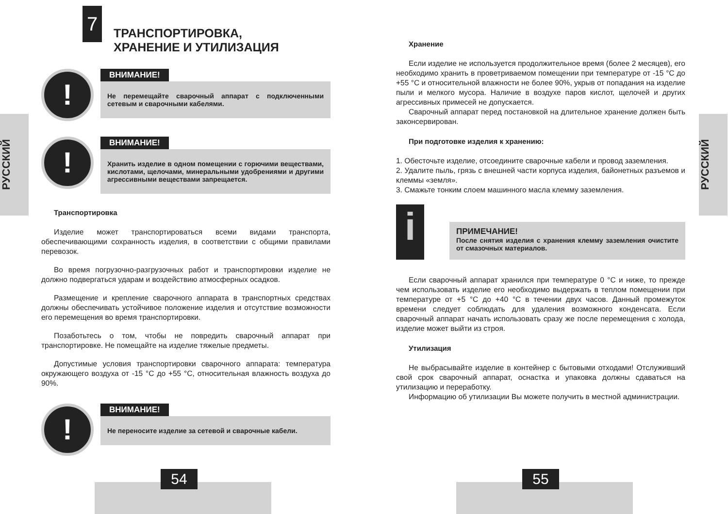РУССКИЙ
7
ТРАНСПОРТИРОВКА,
ХРАНЕНИЕ И УТИЛИЗАЦИЯ
!
ВНИМАНИЕ!
Не перемещайте сварочный аппарат с подключенными сетевым и сварочными кабелями.
!
ВНИМАНИЕ!
Хранить изделие в одном помещении с горючими веществами, кислотами, щелочами, минеральными удобрениями и другими агрессивными веществами запрещается.
Транспортировка
Изделие может транспортироваться всеми видами транспорта, обеспечивающими сохранность изделия, в соответствии с общими правилами перевозок.
Во время погрузочно-разгрузочных работ и транспортировки изделие не должно подвергаться ударам и воздействию атмосферных осадков.
Размещение и крепление сварочного аппарата в транспортных средствах должны обеспечивать устойчивое положение изделия и отсутствие возможности его перемещения во время транспортировки.
Позаботьтесь о том, чтобы не повредить сварочный аппарат при транспортировке. Не помещайте на изделие тяжелые предметы.
Допустимые условия транспортировки сварочного аппарата: температура окружающего воздуха от -15 °С до +55 °С, относительная влажность воздуха до 90%.
!
ВНИМАНИЕ!
Не переносите изделие за сетевой и сварочные кабели.
54
РУССКИЙ
Хранение
Если изделие не используется продолжительное время (более 2 месяцев), его необходимо хранить в проветриваемом помещении при температуре от -15 °С до +55 °С и относительной влажности не более 90%, укрыв от попадания на изделие пыли и мелкого мусора. Наличие в воздухе паров кислот, щелочей и других агрессивных примесей не допускается.
Сварочный аппарат перед постановкой на длительное хранение должен быть законсервирован.
При подготовке изделия к хранению:
1. Обесточьте изделие, отсоедините сварочные кабели и провод заземления.
2. Удалите пыль, грязь с внешней части корпуса изделия, байонетных разъемов и клеммы «земля».
3. Смажьте тонким слоем машинного масла клемму заземления.
i
ПРИМЕЧАНИЕ!
После снятия изделия с хранения клемму заземления очистите от смазочных материалов.
Если сварочный аппарат хранился при температуре 0 °С и ниже, то прежде чем использовать изделие его необходимо выдержать в теплом помещении при температуре от +5 °С до +40 °С в течении двух часов. Данный промежуток времени следует соблюдать для удаления возможного конденсата. Если сварочный аппарат начать использовать сразу же после перемещения с холода, изделие может выйти из строя.
Утилизация
Не выбрасывайте изделие в контейнер с бытовыми отходами! Отслуживший свой срок сварочный аппарат, оснастка и упаковка должны сдаваться на утилизацию и переработку.
Информацию об утилизации Вы можете получить в местной администрации.
55